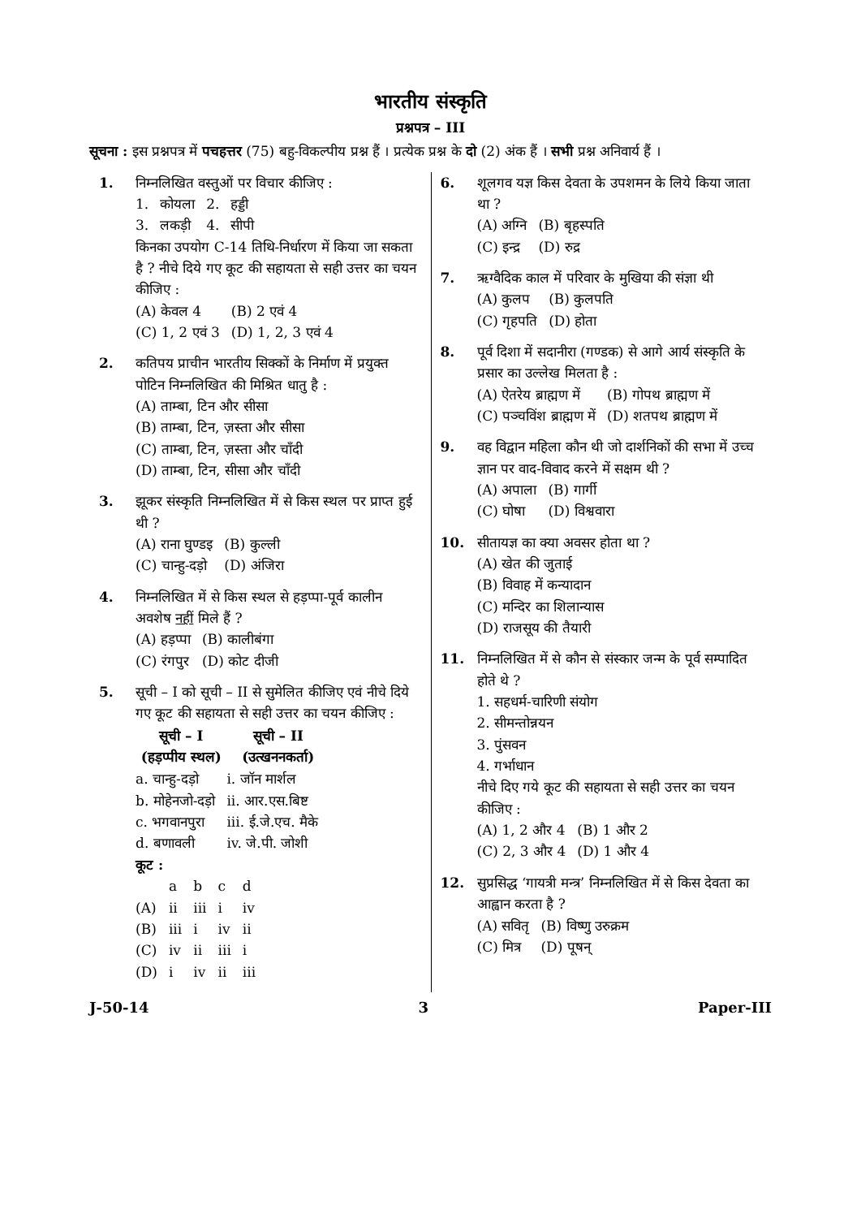भारतीय संस्कृति
प्रश्नपत्र – III
सूचना : इस प्रश्नपत्र में पचहत्तर (75) बहु-विकल्पीय प्रश्न हैं । प्रत्येक प्रश्न के दो (2) अंक हैं । सभी प्रश्न अनिवार्य हैं ।
1. निम्नलिखित वस्तुओं पर विचार कीजिए :
| 1. | कोयला | 2. | हड्डी |
| 3. | लकड़ी | 4. | सीपी |
किनका उपयोग C-14 तिथि-निर्धारण में किया जा सकता है ? नीचे दिये गए कूट की सहायता से सही उत्तर का चयन कीजिए :
| (A) केवल 4 | (B) 2 एवं 4 |
| (C) 1, 2 एवं 3 | (D) 1, 2, 3 एवं 4 |
2. कतिपय प्राचीन भारतीय सिक्कों के निर्माण में प्रयुक्त पोटिन निम्नलिखित की मिश्रित धातु है :
(A) ताम्बा, टिन और सीसा
(B) ताम्बा, टिन, ज़स्ता और सीसा
(C) ताम्बा, टिन, ज़स्ता और चाँदी
(D) ताम्बा, टिन, सीसा और चाँदी
3. झूकर संस्कृति निम्नलिखित में से किस स्थल पर प्राप्त हुई थी ?
| (A) राना घुण्डइ | (B) कुल्ली |
| (C) चान्हु-दड़ो | (D) अंजिरा |
4. निम्नलिखित में से किस स्थल से हड़प्पा-पूर्व कालीन अवशेष नहीं मिले हैं ?
| (A) हड़प्पा | (B) कालीबंगा |
| (C) रंगपुर | (D) कोट दीजी |
5. सूची – I को सूची – II से सुमेलित कीजिए एवं नीचे दिये गए कूट की सहायता से सही उत्तर का चयन कीजिए :
| सूची – I (हड़प्पीय स्थल) | सूची – II (उत्खननकर्ता) |
| --- | --- |
| a. चान्हु-दड़ो | i. जॉन मार्शल |
| b. मोहेनजो-दड़ो | ii. आर.एस.बिष्ट |
| c. भगवानपुरा | iii. ई.जे.एच. मैके |
| d. बणावली | iv. जे.पी. जोशी |
कूट :
| | a | b | c | d |
| (A) | ii | iii | i | iv |
| (B) | iii | i | iv | ii |
| (C) | iv | ii | iii | i |
| (D) | i | iv | ii | iii |
6. शूलगव यज्ञ किस देवता के उपशमन के लिये किया जाता था ?
| (A) अग्नि | (B) बृहस्पति |
| (C) इन्द्र | (D) रुद्र |
7. ऋग्वैदिक काल में परिवार के मुखिया की संज्ञा थी
| (A) कुलप | (B) कुलपति |
| (C) गृहपति | (D) होता |
8. पूर्व दिशा में सदानीरा (गण्डक) से आगे आर्य संस्कृति के प्रसार का उल्लेख मिलता है :
| (A) ऐतरेय ब्राह्मण में | (B) गोपथ ब्राह्मण में |
| (C) पञ्चविंश ब्राह्मण में | (D) शतपथ ब्राह्मण में |
9. वह विद्वान महिला कौन थी जो दार्शनिकों की सभा में उच्च ज्ञान पर वाद-विवाद करने में सक्षम थी ?
| (A) अपाला | (B) गार्गी |
| (C) घोषा | (D) विश्ववारा |
10. सीतायज्ञ का क्या अवसर होता था ?
(A) खेत की जुताई
(B) विवाह में कन्यादान
(C) मन्दिर का शिलान्यास
(D) राजसूय की तैयारी
11. निम्नलिखित में से कौन से संस्कार जन्म के पूर्व सम्पादित होते थे ?
1. सहधर्म-चारिणी संयोग
2. सीमन्तोन्नयन
3. पुंसवन
4. गर्भाधान
नीचे दिए गये कूट की सहायता से सही उत्तर का चयन कीजिए :
| (A) 1, 2 और 4 | (B) 1 और 2 |
| (C) 2, 3 और 4 | (D) 1 और 4 |
12. सुप्रसिद्ध ‘गायत्री मन्त्र’ निम्नलिखित में से किस देवता का आह्वान करता है ?
| (A) सवितृ | (B) विष्णु उरुक्रम |
| (C) मित्र | (D) पूषन् |
J-50-14 3 Paper-III